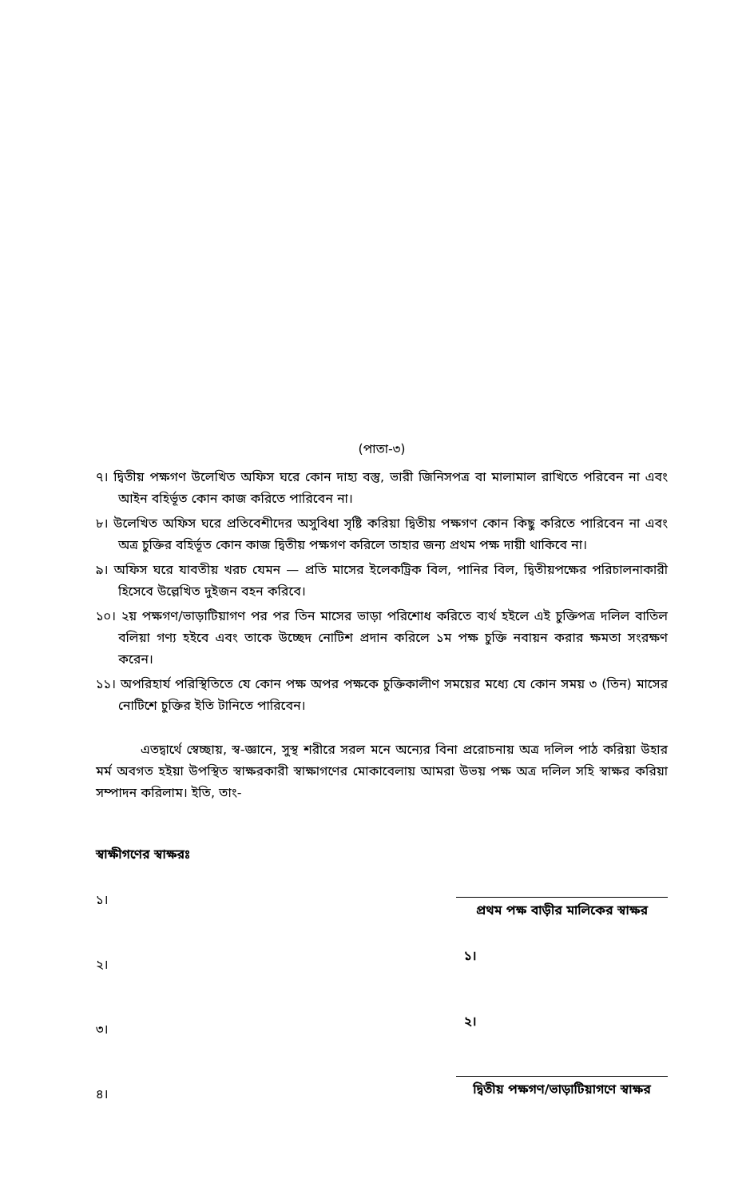(পাতা-৩)
৭। দ্বিতীয় পক্ষগণ উলেখিত অফিস ঘরে কোন দাহ্য বস্তু, ভারী জিনিসপত্র বা মালামাল রাখিতে পরিবেন না এবং আইন বহির্ভূত কোন কাজ করিতে পারিবেন না।
৮। উলেখিত অফিস ঘরে প্রতিবেশীদের অসুবিধা সৃষ্টি করিয়া দ্বিতীয় পক্ষগণ কোন কিছু করিতে পারিবেন না এবং অত্র চুক্তির বহির্ভূত কোন কাজ দ্বিতীয় পক্ষগণ করিলে তাহার জন্য প্রথম পক্ষ দায়ী থাকিবে না।
৯। অফিস ঘরে যাবতীয় খরচ যেমন — প্রতি মাসের ইলেকট্রিক বিল, পানির বিল, দ্বিতীয়পক্ষের পরিচালনাকারী হিসেবে উল্লেখিত দুইজন বহন করিবে।
১০। ২য় পক্ষগণ/ভাড়াটিয়াগণ পর পর তিন মাসের ভাড়া পরিশোধ করিতে ব্যর্থ হইলে এই চুক্তিপত্র দলিল বাতিল বলিয়া গণ্য হইবে এবং তাকে উচ্ছেদ নোটিশ প্রদান করিলে ১ম পক্ষ চুক্তি নবায়ন করার ক্ষমতা সংরক্ষণ করেন।
১১। অপরিহার্য পরিস্থিতিতে যে কোন পক্ষ অপর পক্ষকে চুক্তিকালীণ সময়ের মধ্যে যে কোন সময় ৩ (তিন) মাসের নোটিশে চুক্তির ইতি টানিতে পারিবেন।
এতদ্বার্থে স্বেচ্ছায়, স্ব-জ্ঞানে, সুস্থ শরীরে সরল মনে অন্যের বিনা প্ররোচনায় অত্র দলিল পাঠ করিয়া উহার মর্ম অবগত হইয়া উপস্থিত স্বাক্ষরকারী স্বাক্ষাগণের মোকাবেলায় আমরা উভয় পক্ষ অত্র দলিল সহি স্বাক্ষর করিয়া সম্পাদন করিলাম। ইতি, তাং-
স্বাক্ষীগণের স্বাক্ষরঃ
১।
২।
৩।
৪।
প্রথম পক্ষ বাড়ীর মালিকের স্বাক্ষর
১।
২।
দ্বিতীয় পক্ষগণ/ভাড়াটিয়াগণে স্বাক্ষর